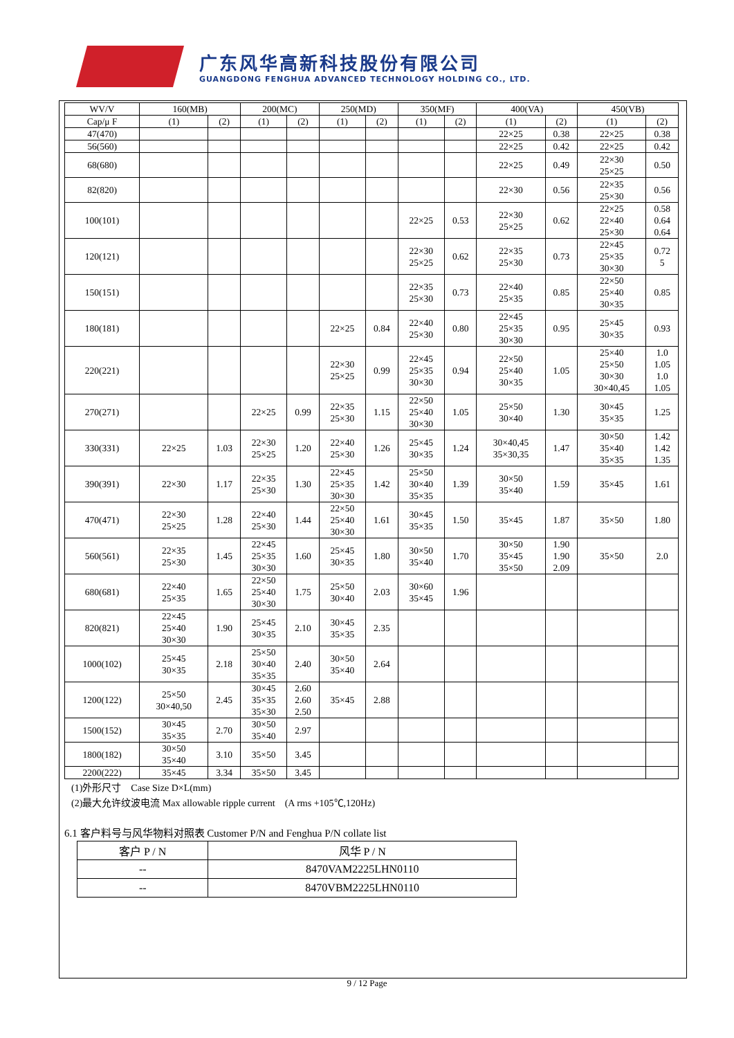广东风华高新科技股份有限公司
GUANGDONG FENGHUA ADVANCED TECHNOLOGY HOLDING CO., LTD.
| WV/V | 160(MB) | | 200(MC) | | 250(MD) | | 350(MF) | | 400(VA) | | 450(VB) | |
| Cap/μ F | (1) | (2) | (1) | (2) | (1) | (2) | (1) | (2) | (1) | (2) | (1) | (2) |
| 47(470) | | | | | | | | | 22×25 | 0.38 | 22×25 | 0.38 |
| 56(560) | | | | | | | | | 22×25 | 0.42 | 22×25 | 0.42 |
| 68(680) | | | | | | | | | 22×25 | 0.49 | 22×30 25×25 | 0.50 |
| 82(820) | | | | | | | | | 22×30 | 0.56 | 22×35 25×30 | 0.56 |
| 100(101) | | | | | | | 22×25 | 0.53 | 22×30 25×25 | 0.62 | 22×25 22×40 25×30 | 0.58 0.64 0.64 |
| 120(121) | | | | | | | 22×30 25×25 | 0.62 | 22×35 25×30 | 0.73 | 22×45 25×35 30×30 | 0.72 5 |
| 150(151) | | | | | | | 22×35 25×30 | 0.73 | 22×40 25×35 | 0.85 | 22×50 25×40 30×35 | 0.85 |
| 180(181) | | | | | 22×25 | 0.84 | 22×40 25×30 | 0.80 | 22×45 25×35 30×30 | 0.95 | 25×45 30×35 | 0.93 |
| 220(221) | | | | | 22×30 25×25 | 0.99 | 22×45 25×35 30×30 | 0.94 | 22×50 25×40 30×35 | 1.05 | 25×40 25×50 30×30 30×40,45 | 1.0 1.05 1.0 1.05 |
| 270(271) | | | 22×25 | 0.99 | 22×35 25×30 | 1.15 | 22×50 25×40 30×30 | 1.05 | 25×50 30×40 | 1.30 | 30×45 35×35 | 1.25 |
| 330(331) | 22×25 | 1.03 | 22×30 25×25 | 1.20 | 22×40 25×30 | 1.26 | 25×45 30×35 | 1.24 | 30×40,45 35×30,35 | 1.47 | 30×50 35×40 35×35 | 1.42 1.42 1.35 |
| 390(391) | 22×30 | 1.17 | 22×35 25×30 | 1.30 | 22×45 25×35 30×30 | 1.42 | 25×50 30×40 35×35 | 1.39 | 30×50 35×40 | 1.59 | 35×45 | 1.61 |
| 470(471) | 22×30 25×25 | 1.28 | 22×40 25×30 | 1.44 | 22×50 25×40 30×30 | 1.61 | 30×45 35×35 | 1.50 | 35×45 | 1.87 | 35×50 | 1.80 |
| 560(561) | 22×35 25×30 | 1.45 | 22×45 25×35 30×30 | 1.60 | 25×45 30×35 | 1.80 | 30×50 35×40 | 1.70 | 30×50 35×45 35×50 | 1.90 1.90 2.09 | 35×50 | 2.0 |
| 680(681) | 22×40 25×35 | 1.65 | 22×50 25×40 30×30 | 1.75 | 25×50 30×40 | 2.03 | 30×60 35×45 | 1.96 | | | | |
| 820(821) | 22×45 25×40 30×30 | 1.90 | 25×45 30×35 | 2.10 | 30×45 35×35 | 2.35 | | | | | | |
| 1000(102) | 25×45 30×35 | 2.18 | 25×50 30×40 35×35 | 2.40 | 30×50 35×40 | 2.64 | | | | | | |
| 1200(122) | 25×50 30×40,50 | 2.45 | 30×45 35×35 35×30 | 2.60 2.60 2.50 | 35×45 | 2.88 | | | | | | |
| 1500(152) | 30×45 35×35 | 2.70 | 30×50 35×40 | 2.97 | | | | | | | | |
| 1800(182) | 30×50 35×40 | 3.10 | 35×50 | 3.45 | | | | | | | | |
| 2200(222) | 35×45 | 3.34 | 35×50 | 3.45 | | | | | | | | |
(1)外形尺寸　Case Size D×L(mm)
(2)最大允许纹波电流 Max allowable ripple current　(A rms +105℃,120Hz)
6.1 客户料号与风华物料对照表 Customer P/N and Fenghua P/N collate list
| 客户 P / N | 风华 P / N |
| --- | --- |
| -- | 8470VAM2225LHN0110 |
| -- | 8470VBM2225LHN0110 |
9 / 12 Page